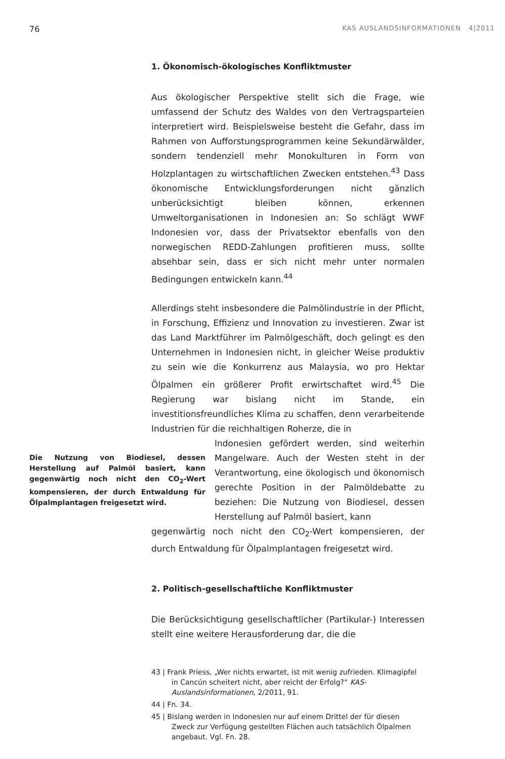76 KAS AUSLANDSINFORMATIONEN 4|2011
1. Ökonomisch-ökologisches Konfliktmuster
Aus ökologischer Perspektive stellt sich die Frage, wie umfassend der Schutz des Waldes von den Vertragsparteien interpretiert wird. Beispielsweise besteht die Gefahr, dass im Rahmen von Aufforstungsprogrammen keine Sekundärwälder, sondern tendenziell mehr Monokulturen in Form von Holzplantagen zu wirtschaftlichen Zwecken entstehen.<sup>43</sup> Dass ökonomische Entwicklungsforderungen nicht gänzlich unberücksichtigt bleiben können, erkennen Umweltorganisationen in Indonesien an: So schlägt WWF Indonesien vor, dass der Privatsektor ebenfalls von den norwegischen REDD-Zahlungen profitieren muss, sollte absehbar sein, dass er sich nicht mehr unter normalen Bedingungen entwickeln kann.<sup>44</sup>
Allerdings steht insbesondere die Palmölindustrie in der Pflicht, in Forschung, Effizienz und Innovation zu investieren. Zwar ist das Land Marktführer im Palmölgeschäft, doch gelingt es den Unternehmen in Indonesien nicht, in gleicher Weise produktiv zu sein wie die Konkurrenz aus Malaysia, wo pro Hektar Ölpalmen ein größerer Profit erwirtschaftet wird.<sup>45</sup> Die Regierung war bislang nicht im Stande, ein investitionsfreundliches Klima zu schaffen, denn verarbeitende Industrien für die reichhaltigen Roherze, die in
Die Nutzung von Biodiesel, dessen Herstellung auf Palmöl basiert, kann gegenwärtig noch nicht den CO<sub>2</sub>-Wert kompensieren, der durch Entwaldung für Ölpalmplantagen freigesetzt wird.
Indonesien gefördert werden, sind weiterhin Mangelware. Auch der Westen steht in der Verantwortung, eine ökologisch und ökonomisch gerechte Position in der Palmöldebatte zu beziehen: Die Nutzung von Biodiesel, dessen Herstellung auf Palmöl basiert, kann
gegenwärtig noch nicht den CO<sub>2</sub>-Wert kompensieren, der durch Entwaldung für Ölpalmplantagen freigesetzt wird.
2. Politisch-gesellschaftliche Konfliktmuster
Die Berücksichtigung gesellschaftlicher (Partikular-) Interessen stellt eine weitere Herausforderung dar, die die
43 | Frank Priess, „Wer nichts erwartet, ist mit wenig zufrieden. Klimagipfel in Cancún scheitert nicht, aber reicht der Erfolg?“ KAS-Auslandsinformationen, 2/2011, 91.
44 | Fn. 34.
45 | Bislang werden in Indonesien nur auf einem Drittel der für diesen Zweck zur Verfügung gestellten Flächen auch tatsächlich Ölpalmen angebaut. Vgl. Fn. 28.